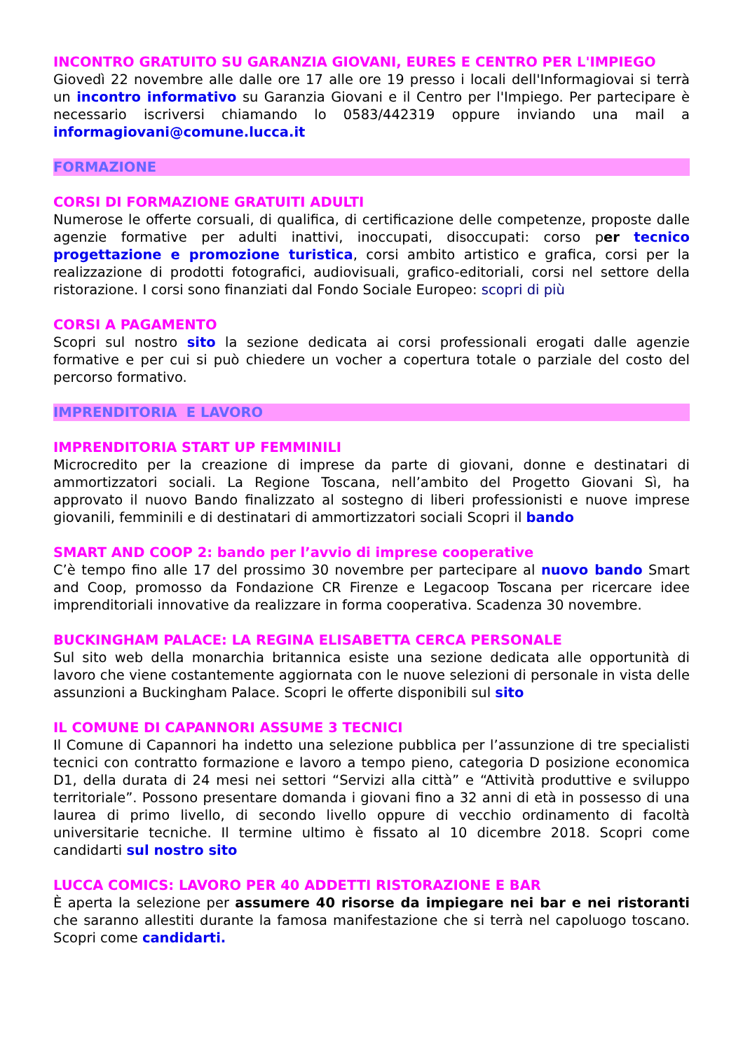INCONTRO GRATUITO SU GARANZIA GIOVANI, EURES E CENTRO PER L'IMPIEGO
Giovedì 22 novembre alle dalle ore 17 alle ore 19 presso i locali dell'Informagiovai si terrà un incontro informativo su Garanzia Giovani e il Centro per l'Impiego. Per partecipare è necessario iscriversi chiamando lo 0583/442319 oppure inviando una mail a informagiovani@comune.lucca.it
FORMAZIONE
CORSI DI FORMAZIONE GRATUITI ADULTI
Numerose le offerte corsuali, di qualifica, di certificazione delle competenze, proposte dalle agenzie formative per adulti inattivi, inoccupati, disoccupati: corso per tecnico progettazione e promozione turistica, corsi ambito artistico e grafica, corsi per la realizzazione di prodotti fotografici, audiovisuali, grafico-editoriali, corsi nel settore della ristorazione. I corsi sono finanziati dal Fondo Sociale Europeo: scopri di più
CORSI A PAGAMENTO
Scopri sul nostro sito la sezione dedicata ai corsi professionali erogati dalle agenzie formative e per cui si può chiedere un vocher a copertura totale o parziale del costo del percorso formativo.
IMPRENDITORIA E LAVORO
IMPRENDITORIA START UP FEMMINILI
Microcredito per la creazione di imprese da parte di giovani, donne e destinatari di ammortizzatori sociali. La Regione Toscana, nell’ambito del Progetto Giovani Sì, ha approvato il nuovo Bando finalizzato al sostegno di liberi professionisti e nuove imprese giovanili, femminili e di destinatari di ammortizzatori sociali Scopri il bando
SMART AND COOP 2: bando per l’avvio di imprese cooperative
C’è tempo fino alle 17 del prossimo 30 novembre per partecipare al nuovo bando Smart and Coop, promosso da Fondazione CR Firenze e Legacoop Toscana per ricercare idee imprenditoriali innovative da realizzare in forma cooperativa. Scadenza 30 novembre.
BUCKINGHAM PALACE: LA REGINA ELISABETTA CERCA PERSONALE
Sul sito web della monarchia britannica esiste una sezione dedicata alle opportunità di lavoro che viene costantemente aggiornata con le nuove selezioni di personale in vista delle assunzioni a Buckingham Palace. Scopri le offerte disponibili sul sito
IL COMUNE DI CAPANNORI ASSUME 3 TECNICI
Il Comune di Capannori ha indetto una selezione pubblica per l’assunzione di tre specialisti tecnici con contratto formazione e lavoro a tempo pieno, categoria D posizione economica D1, della durata di 24 mesi nei settori “Servizi alla città” e “Attività produttive e sviluppo territoriale”. Possono presentare domanda i giovani fino a 32 anni di età in possesso di una laurea di primo livello, di secondo livello oppure di vecchio ordinamento di facoltà universitarie tecniche. Il termine ultimo è fissato al 10 dicembre 2018. Scopri come candidarti sul nostro sito
LUCCA COMICS: LAVORO PER 40 ADDETTI RISTORAZIONE E BAR
È aperta la selezione per assumere 40 risorse da impiegare nei bar e nei ristoranti che saranno allestiti durante la famosa manifestazione che si terrà nel capoluogo toscano. Scopri come candidarti.